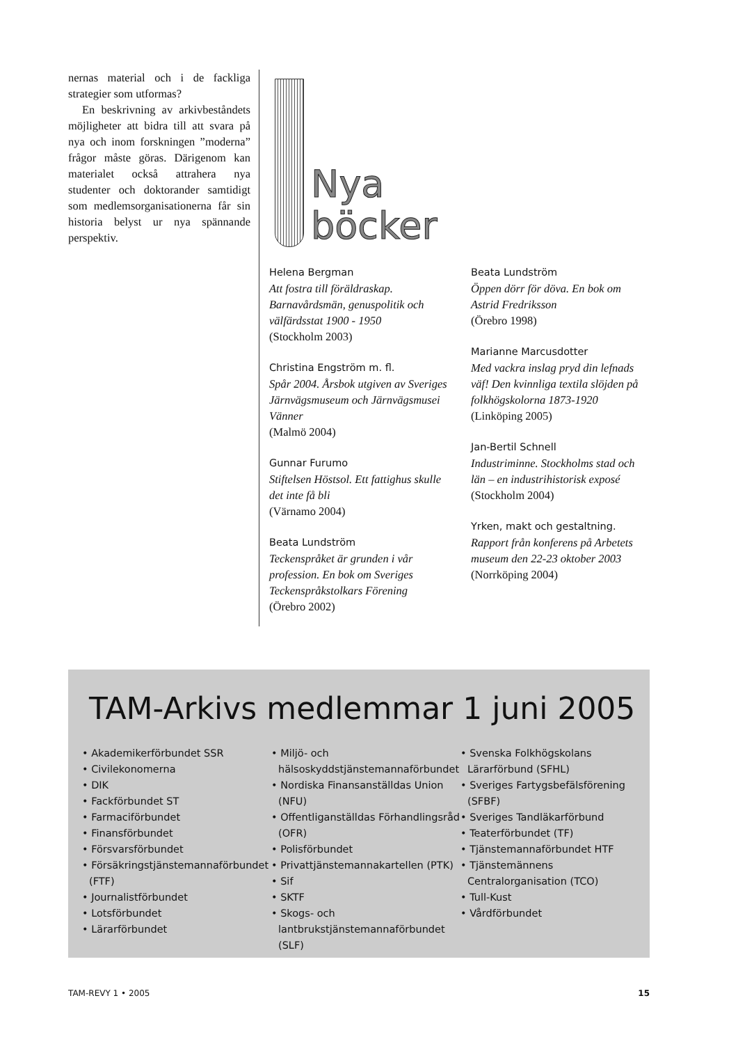nernas material och i de fackliga strategier som utformas?
En beskrivning av arkivbeståndets möjligheter att bidra till att svara på nya och inom forskningen ”moderna” frågor måste göras. Därigenom kan materialet också attrahera nya studenter och doktorander samtidigt som medlemsorganisationerna får sin historia belyst ur nya spännande perspektiv.
Nya
böcker
Helena Bergman
Att fostra till föräldraskap. Barnavårdsmän, genuspolitik och välfärdsstat 1900 - 1950
(Stockholm 2003)
Christina Engström m. fl.
Spår 2004. Årsbok utgiven av Sveriges Järnvägsmuseum och Järnvägsmusei Vänner
(Malmö 2004)
Gunnar Furumo
Stiftelsen Höstsol. Ett fattighus skulle det inte få bli
(Värnamo 2004)
Beata Lundström
Teckenspråket är grunden i vår profession. En bok om Sveriges Teckenspråkstolkars Förening
(Örebro 2002)
Beata Lundström
Öppen dörr för döva. En bok om Astrid Fredriksson
(Örebro 1998)
Marianne Marcusdotter
Med vackra inslag pryd din lefnads väf! Den kvinnliga textila slöjden på folkhögskolorna 1873-1920
(Linköping 2005)
Jan-Bertil Schnell
Industriminne. Stockholms stad och län – en industrihistorisk exposé
(Stockholm 2004)
Yrken, makt och gestaltning.
Rapport från konferens på Arbetets museum den 22-23 oktober 2003
(Norrköping 2004)
TAM-Arkivs medlemmar 1 juni 2005
• Akademikerförbundet SSR
• Civilekonomerna
• DIK
• Fackförbundet ST
• Farmaciförbundet
• Finansförbundet
• Försvarsförbundet
• Försäkringstjänstemannaförbundet (FTF)
• Journalistförbundet
• Lotsförbundet
• Lärarförbundet
• Miljö- och hälsoskyddstjänstemannaförbundet
• Nordiska Finansanställdas Union (NFU)
• Offentliganställdas Förhandlingsråd (OFR)
• Polisförbundet
• Privattjänstemannakartellen (PTK)
• Sif
• SKTF
• Skogs- och lantbrukstjänstemannaförbundet (SLF)
• Svenska Folkhögskolans Lärarförbund (SFHL)
• Sveriges Fartygsbefälsförening (SFBF)
• Sveriges Tandläkarförbund
• Teaterförbundet (TF)
• Tjänstemannaförbundet HTF
• Tjänstemännens Centralorganisation (TCO)
• Tull-Kust
• Vårdförbundet
TAM-REVY 1 • 2005 15